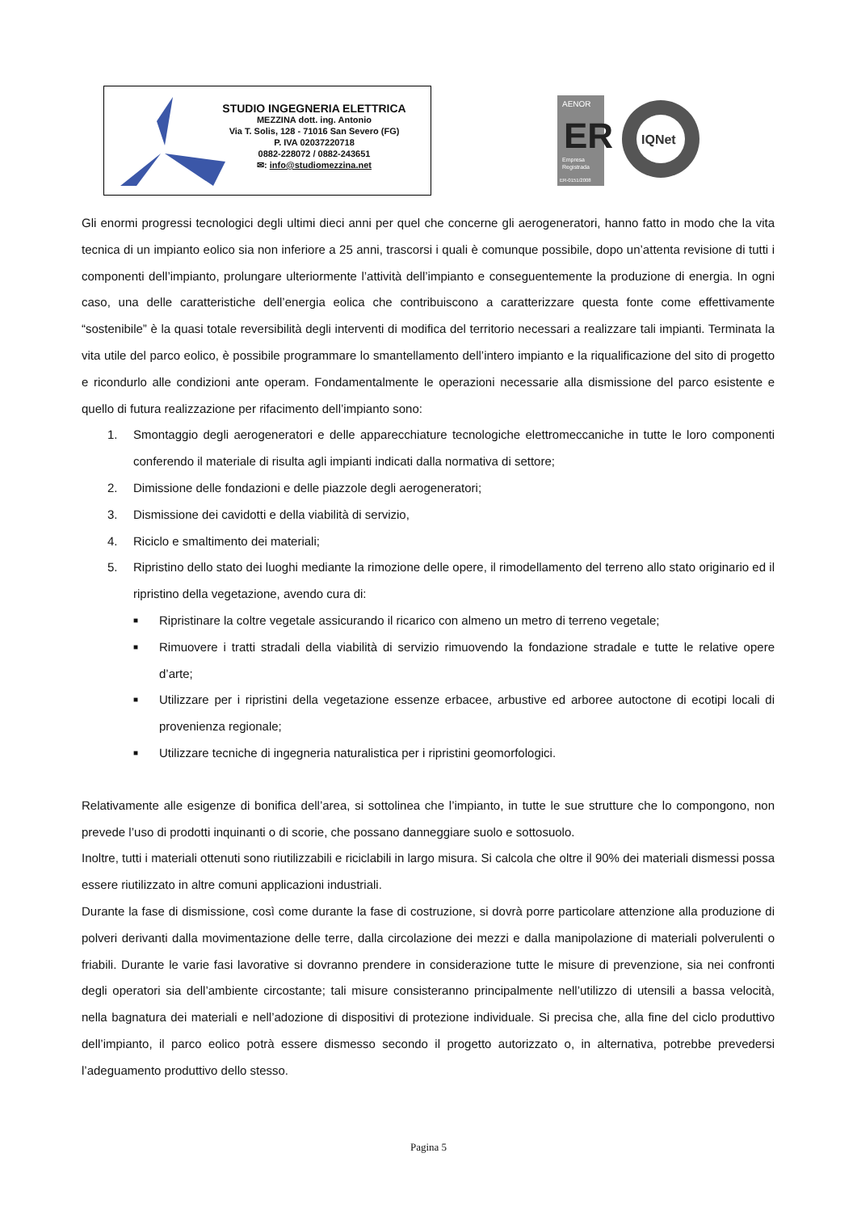STUDIO INGEGNERIA ELETTRICA
MEZZINA dott. ing. Antonio
Via T. Solis, 128 - 71016 San Severo (FG)
P. IVA 02037220718
0882-228072 / 0882-243651
✉: info@studiomezzina.net
AENOR
ER
Empresa
Registrada
ER-0151/2008
IQNet
Gli enormi progressi tecnologici degli ultimi dieci anni per quel che concerne gli aerogeneratori, hanno fatto in modo che la vita tecnica di un impianto eolico sia non inferiore a 25 anni, trascorsi i quali è comunque possibile, dopo un’attenta revisione di tutti i componenti dell’impianto, prolungare ulteriormente l’attività dell’impianto e conseguentemente la produzione di energia. In ogni caso, una delle caratteristiche dell’energia eolica che contribuiscono a caratterizzare questa fonte come effettivamente “sostenibile” è la quasi totale reversibilità degli interventi di modifica del territorio necessari a realizzare tali impianti. Terminata la vita utile del parco eolico, è possibile programmare lo smantellamento dell’intero impianto e la riqualificazione del sito di progetto e ricondurlo alle condizioni ante operam. Fondamentalmente le operazioni necessarie alla dismissione del parco esistente e quello di futura realizzazione per rifacimento dell’impianto sono:
1. Smontaggio degli aerogeneratori e delle apparecchiature tecnologiche elettromeccaniche in tutte le loro componenti conferendo il materiale di risulta agli impianti indicati dalla normativa di settore;
2. Dimissione delle fondazioni e delle piazzole degli aerogeneratori;
3. Dismissione dei cavidotti e della viabilità di servizio,
4. Riciclo e smaltimento dei materiali;
5. Ripristino dello stato dei luoghi mediante la rimozione delle opere, il rimodellamento del terreno allo stato originario ed il ripristino della vegetazione, avendo cura di:
■ Ripristinare la coltre vegetale assicurando il ricarico con almeno un metro di terreno vegetale;
■ Rimuovere i tratti stradali della viabilità di servizio rimuovendo la fondazione stradale e tutte le relative opere d’arte;
■ Utilizzare per i ripristini della vegetazione essenze erbacee, arbustive ed arboree autoctone di ecotipi locali di provenienza regionale;
■ Utilizzare tecniche di ingegneria naturalistica per i ripristini geomorfologici.
Relativamente alle esigenze di bonifica dell’area, si sottolinea che l’impianto, in tutte le sue strutture che lo compongono, non prevede l’uso di prodotti inquinanti o di scorie, che possano danneggiare suolo e sottosuolo.
Inoltre, tutti i materiali ottenuti sono riutilizzabili e riciclabili in largo misura. Si calcola che oltre il 90% dei materiali dismessi possa essere riutilizzato in altre comuni applicazioni industriali.
Durante la fase di dismissione, così come durante la fase di costruzione, si dovrà porre particolare attenzione alla produzione di polveri derivanti dalla movimentazione delle terre, dalla circolazione dei mezzi e dalla manipolazione di materiali polverulenti o friabili. Durante le varie fasi lavorative si dovranno prendere in considerazione tutte le misure di prevenzione, sia nei confronti degli operatori sia dell’ambiente circostante; tali misure consisteranno principalmente nell’utilizzo di utensili a bassa velocità, nella bagnatura dei materiali e nell’adozione di dispositivi di protezione individuale. Si precisa che, alla fine del ciclo produttivo dell’impianto, il parco eolico potrà essere dismesso secondo il progetto autorizzato o, in alternativa, potrebbe prevedersi l’adeguamento produttivo dello stesso.
Pagina 5